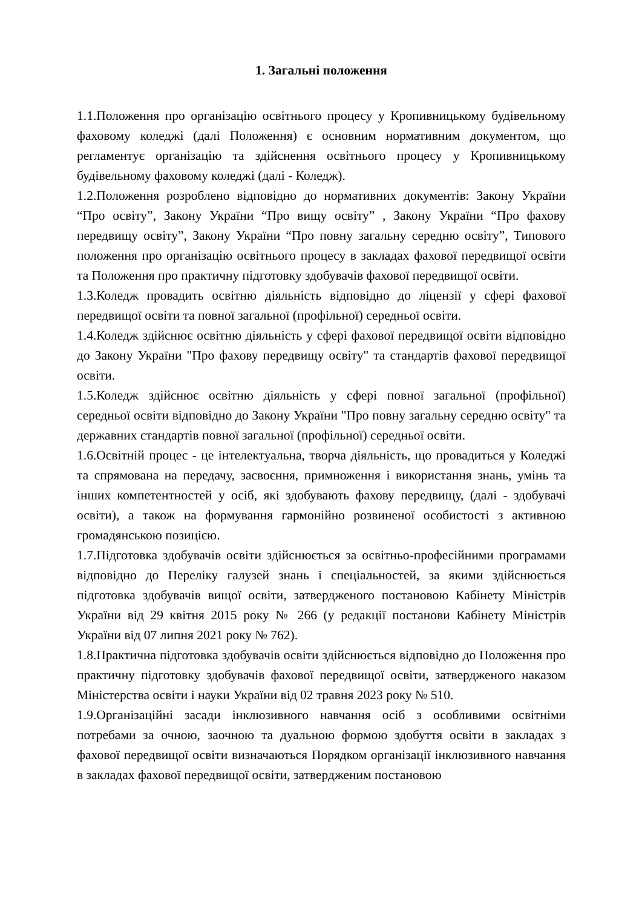1. Загальні положення
1.1.Положення про організацію освітнього процесу у Кропивницькому будівельному фаховому коледжі (далі Положення) є основним нормативним документом, що регламентує організацію та здійснення освітнього процесу у Кропивницькому будівельному фаховому коледжі (далі - Коледж).
1.2.Положення розроблено відповідно до нормативних документів: Закону України “Про освіту”, Закону України “Про вищу освіту” , Закону України “Про фахову передвищу освіту”, Закону України “Про повну загальну середню освіту”, Типового положення про організацію освітнього процесу в закладах фахової передвищої освіти та Положення про практичну підготовку здобувачів фахової передвищої освіти.
1.3.Коледж провадить освітню діяльність відповідно до ліцензії у сфері фахової передвищої освіти та повної загальної (профільної) середньої освіти.
1.4.Коледж здійснює освітню діяльність у сфері фахової передвищої освіти відповідно до Закону України "Про фахову передвищу освіту" та стандартів фахової передвищої освіти.
1.5.Коледж здійснює освітню діяльність у сфері повної загальної (профільної) середньої освіти відповідно до Закону України "Про повну загальну середню освіту" та державних стандартів повної загальної (профільної) середньої освіти.
1.6.Освітній процес - це інтелектуальна, творча діяльність, що провадиться у Коледжі та спрямована на передачу, засвоєння, примноження і використання знань, умінь та інших компетентностей у осіб, які здобувають фахову передвищу, (далі - здобувачі освіти), а також на формування гармонійно розвиненої особистості з активною громадянською позицією.
1.7.Підготовка здобувачів освіти здійснюється за освітньо-професійними програмами відповідно до Переліку галузей знань і спеціальностей, за якими здійснюється підготовка здобувачів вищої освіти, затвердженого постановою Кабінету Міністрів України від 29 квітня 2015 року № 266 (у редакції постанови Кабінету Міністрів України від 07 липня 2021 року № 762).
1.8.Практична підготовка здобувачів освіти здійснюється відповідно до Положення про практичну підготовку здобувачів фахової передвищої освіти, затвердженого наказом Міністерства освіти і науки України від 02 травня 2023 року № 510.
1.9.Організаційні засади інклюзивного навчання осіб з особливими освітніми потребами за очною, заочною та дуальною формою здобуття освіти в закладах з фахової передвищої освіти визначаються Порядком організації інклюзивного навчання в закладах фахової передвищої освіти, затвердженим постановою